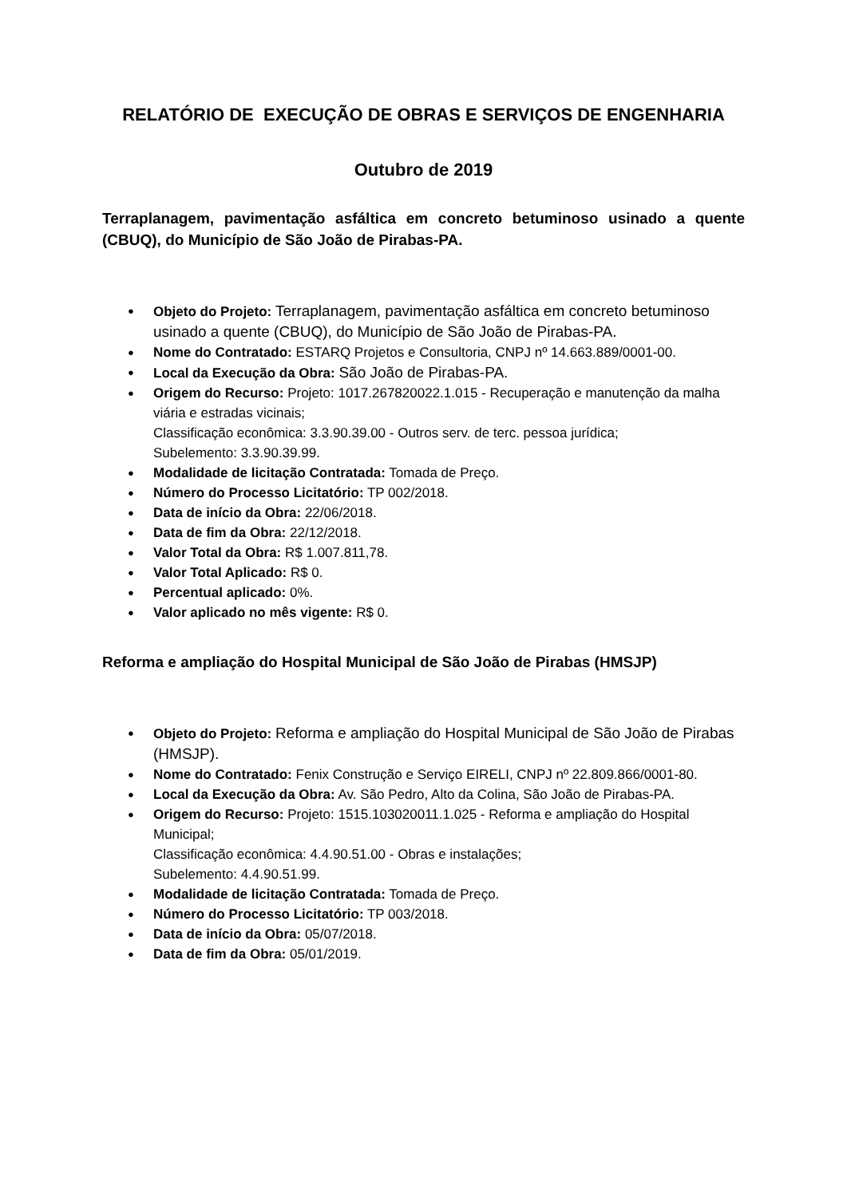RELATÓRIO DE EXECUÇÃO DE OBRAS E SERVIÇOS DE ENGENHARIA
Outubro de 2019
Terraplanagem, pavimentação asfáltica em concreto betuminoso usinado a quente (CBUQ), do Município de São João de Pirabas-PA.
Objeto do Projeto: Terraplanagem, pavimentação asfáltica em concreto betuminoso usinado a quente (CBUQ), do Município de São João de Pirabas-PA.
Nome do Contratado: ESTARQ Projetos e Consultoria, CNPJ nº 14.663.889/0001-00.
Local da Execução da Obra: São João de Pirabas-PA.
Origem do Recurso: Projeto: 1017.267820022.1.015 - Recuperação e manutenção da malha viária e estradas vicinais;
Classificação econômica: 3.3.90.39.00 - Outros serv. de terc. pessoa jurídica;
Subelemento: 3.3.90.39.99.
Modalidade de licitação Contratada: Tomada de Preço.
Número do Processo Licitatório: TP 002/2018.
Data de início da Obra: 22/06/2018.
Data de fim da Obra: 22/12/2018.
Valor Total da Obra: R$ 1.007.811,78.
Valor Total Aplicado: R$ 0.
Percentual aplicado: 0%.
Valor aplicado no mês vigente: R$ 0.
Reforma e ampliação do Hospital Municipal de São João de Pirabas (HMSJP)
Objeto do Projeto: Reforma e ampliação do Hospital Municipal de São João de Pirabas (HMSJP).
Nome do Contratado: Fenix Construção e Serviço EIRELI, CNPJ nº 22.809.866/0001-80.
Local da Execução da Obra: Av. São Pedro, Alto da Colina, São João de Pirabas-PA.
Origem do Recurso: Projeto: 1515.103020011.1.025 - Reforma e ampliação do Hospital Municipal;
Classificação econômica: 4.4.90.51.00 - Obras e instalações;
Subelemento: 4.4.90.51.99.
Modalidade de licitação Contratada: Tomada de Preço.
Número do Processo Licitatório: TP 003/2018.
Data de início da Obra: 05/07/2018.
Data de fim da Obra: 05/01/2019.